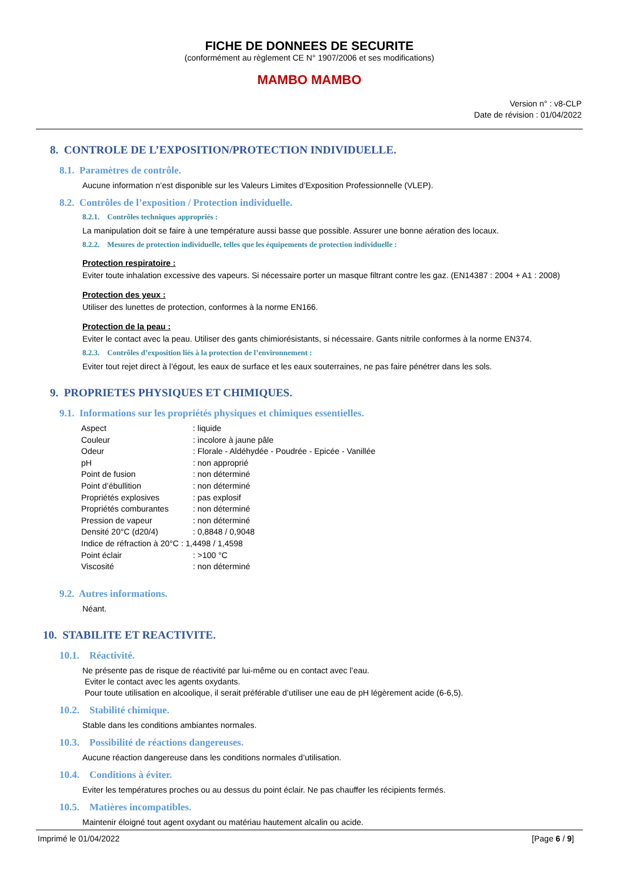FICHE DE DONNEES DE SECURITE
(conformément au règlement CE N° 1907/2006 et ses modifications)
MAMBO MAMBO
Version n° : v8-CLP
Date de révision : 01/04/2022
8. CONTROLE DE L’EXPOSITION/PROTECTION INDIVIDUELLE.
8.1. Paramètres de contrôle.
Aucune information n’est disponible sur les Valeurs Limites d’Exposition Professionnelle (VLEP).
8.2. Contrôles de l’exposition / Protection individuelle.
8.2.1. Contrôles techniques appropriés :
La manipulation doit se faire à une température aussi basse que possible. Assurer une bonne aération des locaux.
8.2.2. Mesures de protection individuelle, telles que les équipements de protection individuelle :
Protection respiratoire :
Eviter toute inhalation excessive des vapeurs. Si nécessaire porter un masque filtrant contre les gaz. (EN14387 : 2004 + A1 : 2008)
Protection des yeux :
Utiliser des lunettes de protection, conformes à la norme EN166.
Protection de la peau :
Eviter le contact avec la peau. Utiliser des gants chimiorésistants, si nécessaire. Gants nitrile conformes à la norme EN374.
8.2.3. Contrôles d’exposition liés à la protection de l’environnement :
Eviter tout rejet direct à l’égout, les eaux de surface et les eaux souterraines, ne pas faire pénétrer dans les sols.
9. PROPRIETES PHYSIQUES ET CHIMIQUES.
9.1. Informations sur les propriétés physiques et chimiques essentielles.
| Aspect | : liquide |
| Couleur | : incolore à jaune pâle |
| Odeur | : Florale - Aldéhydée - Poudrée - Epicée - Vanillée |
| pH | : non approprié |
| Point de fusion | : non déterminé |
| Point d’ébullition | : non déterminé |
| Propriétés explosives | : pas explosif |
| Propriétés comburantes | : non déterminé |
| Pression de vapeur | : non déterminé |
| Densité 20°C (d20/4) | : 0,8848 / 0,9048 |
| Indice de réfraction à 20°C : 1,4498 / 1,4598 | |
| Point éclair | : >100 °C |
| Viscosité | : non déterminé |
9.2. Autres informations.
Néant.
10. STABILITE ET REACTIVITE.
10.1. Réactivité.
Ne présente pas de risque de réactivité par lui-même ou en contact avec l’eau.
Eviter le contact avec les agents oxydants.
Pour toute utilisation en alcoolique, il serait préférable d’utiliser une eau de pH légèrement acide (6-6,5).
10.2. Stabilité chimique.
Stable dans les conditions ambiantes normales.
10.3. Possibilité de réactions dangereuses.
Aucune réaction dangereuse dans les conditions normales d’utilisation.
10.4. Conditions à éviter.
Eviter les températures proches ou au dessus du point éclair. Ne pas chauffer les récipients fermés.
10.5. Matières incompatibles.
Maintenir éloigné tout agent oxydant ou matériau hautement alcalin ou acide.
Imprimé le 01/04/2022 [Page 6 / 9]